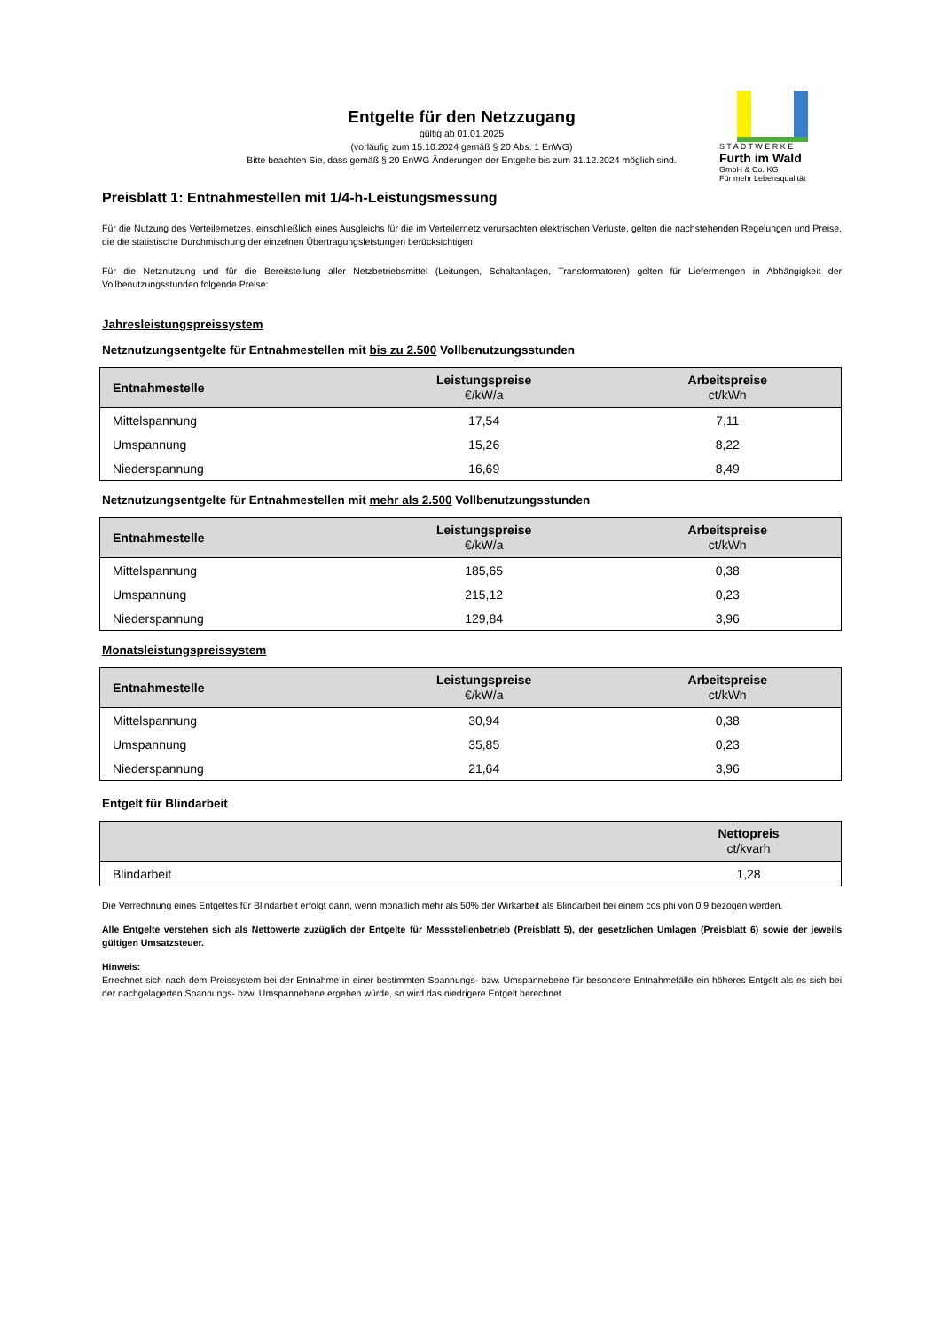S T A D T W E R K E
Furth im Wald
GmbH & Co. KG
Für mehr Lebensqualität
Entgelte für den Netzzugang
gültig ab 01.01.2025
(vorläufig zum 15.10.2024 gemäß § 20 Abs. 1 EnWG)
Bitte beachten Sie, dass gemäß § 20 EnWG Änderungen der Entgelte bis zum 31.12.2024 möglich sind.
Preisblatt 1: Entnahmestellen mit 1/4-h-Leistungsmessung
Für die Nutzung des Verteilernetzes, einschließlich eines Ausgleichs für die im Verteilernetz verursachten elektrischen Verluste, gelten die nachstehenden Regelungen und Preise, die die statistische Durchmischung der einzelnen Übertragungsleistungen berücksichtigen.
Für die Netznutzung und für die Bereitstellung aller Netzbetriebsmittel (Leitungen, Schaltanlagen, Transformatoren) gelten für Liefermengen in Abhängigkeit der Vollbenutzungsstunden folgende Preise:
Jahresleistungspreissystem
Netznutzungsentgelte für Entnahmestellen mit bis zu 2.500 Vollbenutzungsstunden
| Entnahmestelle | Leistungspreise €/kW/a | Arbeitspreise ct/kWh |
| --- | --- | --- |
| Mittelspannung | 17,54 | 7,11 |
| Umspannung | 15,26 | 8,22 |
| Niederspannung | 16,69 | 8,49 |
Netznutzungsentgelte für Entnahmestellen mit mehr als 2.500 Vollbenutzungsstunden
| Entnahmestelle | Leistungspreise €/kW/a | Arbeitspreise ct/kWh |
| --- | --- | --- |
| Mittelspannung | 185,65 | 0,38 |
| Umspannung | 215,12 | 0,23 |
| Niederspannung | 129,84 | 3,96 |
Monatsleistungspreissystem
| Entnahmestelle | Leistungspreise €/kW/a | Arbeitspreise ct/kWh |
| --- | --- | --- |
| Mittelspannung | 30,94 | 0,38 |
| Umspannung | 35,85 | 0,23 |
| Niederspannung | 21,64 | 3,96 |
Entgelt für Blindarbeit
| | Nettopreis ct/kvarh |
| --- | --- |
| Blindarbeit | 1,28 |
Die Verrechnung eines Entgeltes für Blindarbeit erfolgt dann, wenn monatlich mehr als 50% der Wirkarbeit als Blindarbeit bei einem cos phi von 0,9 bezogen werden.
Alle Entgelte verstehen sich als Nettowerte zuzüglich der Entgelte für Messstellenbetrieb (Preisblatt 5), der gesetzlichen Umlagen (Preisblatt 6) sowie der jeweils gültigen Umsatzsteuer.
Hinweis:
Errechnet sich nach dem Preissystem bei der Entnahme in einer bestimmten Spannungs- bzw. Umspannebene für besondere Entnahmefälle ein höheres Entgelt als es sich bei der nachgelagerten Spannungs- bzw. Umspannebene ergeben würde, so wird das niedrigere Entgelt berechnet.